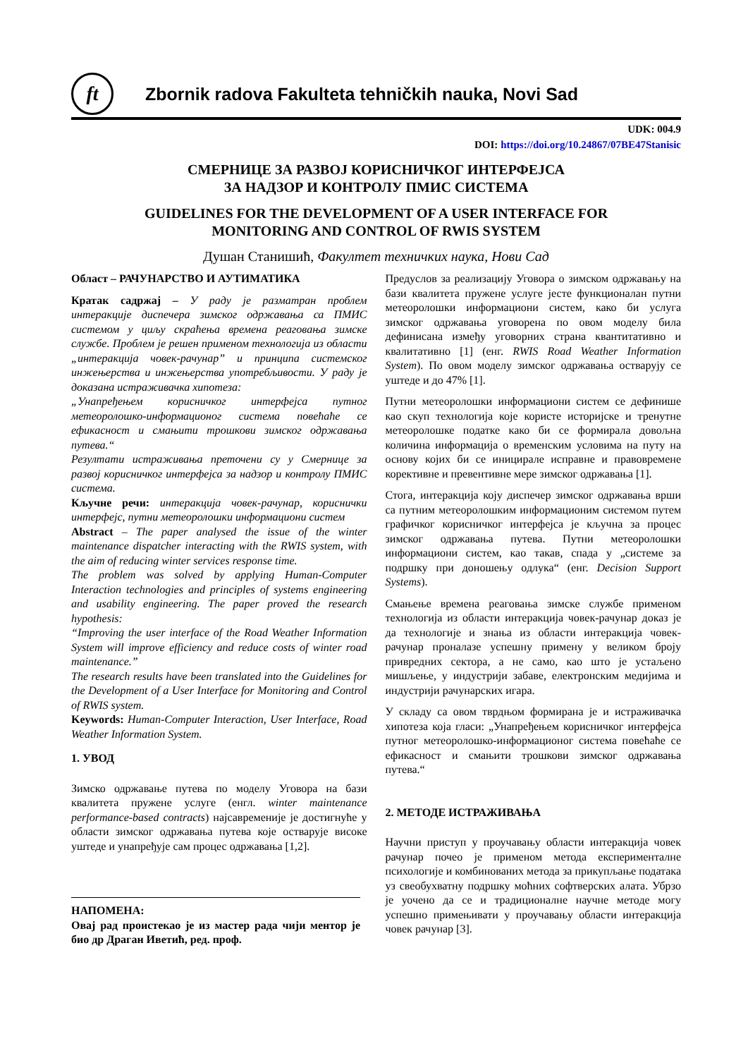ft
Zbornik radova Fakulteta tehničkih nauka, Novi Sad
UDK: 004.9
DOI: https://doi.org/10.24867/07BE47Stanisic
СМЕРНИЦЕ ЗА РАЗВОЈ КОРИСНИЧКОГ ИНТЕРФЕЈСА
ЗА НАДЗОР И КОНТРОЛУ ПМИС СИСТЕМА
GUIDELINES FOR THE DEVELOPMENT OF A USER INTERFACE FOR
MONITORING AND CONTROL OF RWIS SYSTEM
Душан Станишић, Факултет техничких наука, Нови Сад
Област – РАЧУНАРСТВО И АУТИМАТИКА
Кратак садржај – У раду је разматран проблем интеракције диспечера зимског одржавања са ПМИС системом у циљу скраћења времена реаговања зимске службе. Проблем је решен применом технологија из области „интеракција човек-рачунар” и принципа системског инжењерства и инжењерства употребљивости. У раду је доказана истраживачка хипотеза:
„Унапређењем корисничког интерфејса путног метеоролошко-информационог система повећаће се ефикасност и смањити трошкови зимског одржавања путева.“
Резултати истраживања преточени су у Смернице за развој корисничког интерфејса за надзор и контролу ПМИС система.
Кључне речи: интеракција човек-рачунар, кориснички интерфејс, путни метеоролошки информациони систем
Abstract – The paper analysed the issue of the winter maintenance dispatcher interacting with the RWIS system, with the aim of reducing winter services response time.
The problem was solved by applying Human-Computer Interaction technologies and principles of systems engineering and usability engineering. The paper proved the research hypothesis:
“Improving the user interface of the Road Weather Information System will improve efficiency and reduce costs of winter road maintenance.”
The research results have been translated into the Guidelines for the Development of a User Interface for Monitoring and Control of RWIS system.
Keywords: Human-Computer Interaction, User Interface, Road Weather Information System.
1. УВОД
Зимско одржавање путева по моделу Уговора на бази квалитета пружене услуге (енгл. winter maintenance performance-based contracts) најсавременије је достигнуће у области зимског одржавања путева које остварује високе уштеде и унапређује сам процес одржавања [1,2].
НАПОМЕНА:
Овај рад проистекао је из мастер рада чији ментор је био др Драган Иветић, ред. проф.
Предуслов за реализацију Уговора о зимском одржавању на бази квалитета пружене услуге јесте функционалан путни метеоролошки информациони систем, како би услуга зимског одржавања уговорена по овом моделу била дефинисана између уговорних страна квантитативно и квалитативно [1] (енг. RWIS Road Weather Information System). По овом моделу зимског одржавања остварују се уштеде и до 47% [1].
Путни метеоролошки информациони систем се дефинише као скуп технологија које користе историјске и тренутне метеоролошке податке како би се формирала довољна количина информација о временским условима на путу на основу којих би се иницирале исправне и правовремене корективне и превентивне мере зимског одржавања [1].
Стога, интеракција коју диспечер зимског одржавања врши са путним метеоролошким информационим системом путем графичког корисничког интерфејса је кључна за процес зимског одржавања путева. Путни метеоролошки информациони систем, као такав, спада у „системе за подршку при доношењу одлука“ (енг. Decision Support Systems).
Смањење времена реаговања зимске службе применом технологија из области интеракција човек-рачунар доказ је да технологије и знања из области интеракција човек-рачунар проналазе успешну примену у великом броју привредних сектора, а не само, као што је устаљено мишљење, у индустрији забаве, електронским медијима и индустрији рачунарских игара.
У складу са овом тврдњом формирана је и истраживачка хипотеза која гласи: „Унапређењем корисничког интерфејса путног метеоролошко-информационог система повећаће се ефикасност и смањити трошкови зимског одржавања путева.“
2. МЕТОДЕ ИСТРАЖИВАЊА
Научни приступ у проучавању области интеракција човек рачунар почео је применом метода експерименталне психологије и комбинованих метода за прикупљање података уз свеобухватну подршку моћних софтверских алата. Убрзо је уочено да се и традиционалне научне методе могу успешно примењивати у проучавању области интеракција човек рачунар [3].